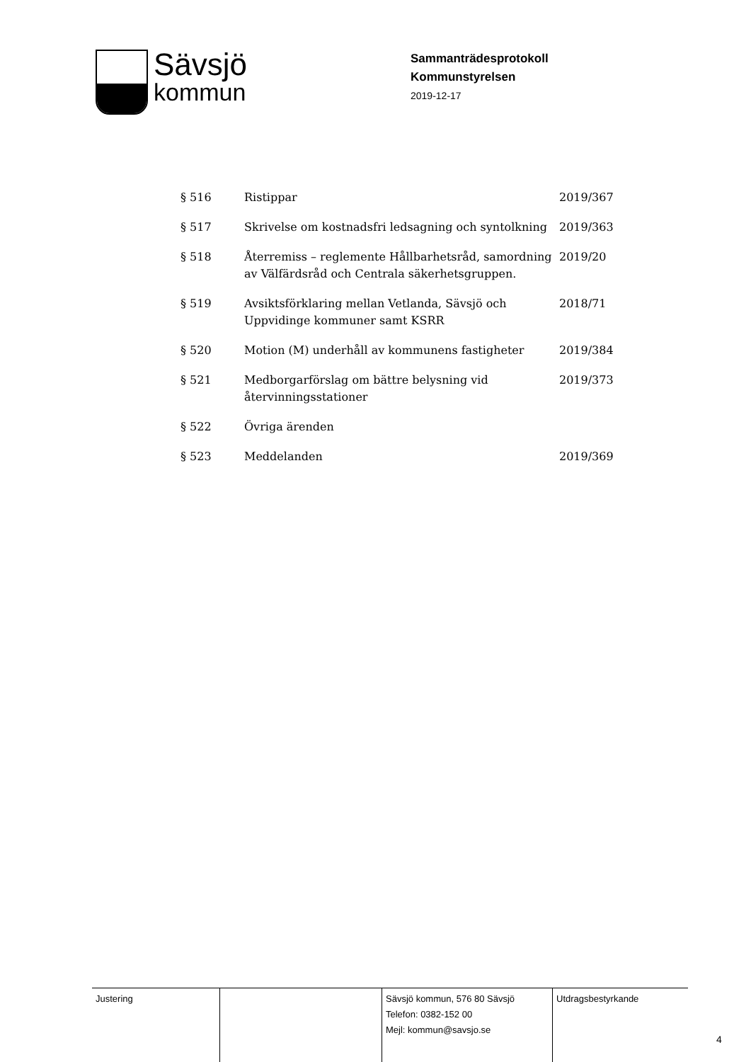Sävsjö
kommun
Sammanträdesprotokoll
Kommunstyrelsen
2019-12-17
| § 516 | Ristippar | 2019/367 |
| § 517 | Skrivelse om kostnadsfri ledsagning och syntolkning | 2019/363 |
| § 518 | Återremiss – reglemente Hållbarhetsråd, samordning av Välfärdsråd och Centrala säkerhetsgruppen. | 2019/20 |
| § 519 | Avsiktsförklaring mellan Vetlanda, Sävsjö och Uppvidinge kommuner samt KSRR | 2018/71 |
| § 520 | Motion (M) underhåll av kommunens fastigheter | 2019/384 |
| § 521 | Medborgarförslag om bättre belysning vid återvinningsstationer | 2019/373 |
| § 522 | Övriga ärenden | |
| § 523 | Meddelanden | 2019/369 |
| Justering | | Sävsjö kommun, 576 80 Sävsjö Telefon: 0382-152 00 Mejl: kommun@savsjo.se | Utdragsbestyrkande |
4